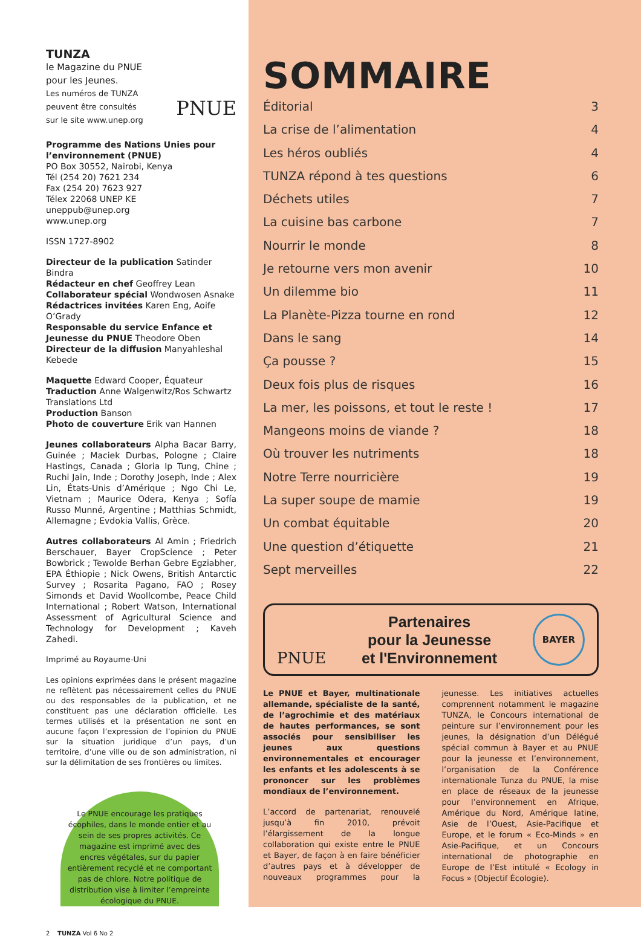TUNZA
le Magazine du PNUE
pour les Jeunes.
Les numéros de TUNZA
peuvent être consultés
sur le site www.unep.org
PNUE
Programme des Nations Unies pour l’environnement (PNUE)
PO Box 30552, Nairobi, Kenya
Tél (254 20) 7621 234
Fax (254 20) 7623 927
Télex 22068 UNEP KE
uneppub@unep.org
www.unep.org
ISSN 1727-8902
Directeur de la publication Satinder Bindra
Rédacteur en chef Geoffrey Lean
Collaborateur spécial Wondwosen Asnake
Rédactrices invitées Karen Eng, Aoife O’Grady
Responsable du service Enfance et Jeunesse du PNUE Theodore Oben
Directeur de la diffusion Manyahleshal Kebede
Maquette Edward Cooper, Équateur
Traduction Anne Walgenwitz/Ros Schwartz Translations Ltd
Production Banson
Photo de couverture Erik van Hannen
Jeunes collaborateurs Alpha Bacar Barry, Guinée ; Maciek Durbas, Pologne ; Claire Hastings, Canada ; Gloria Ip Tung, Chine ; Ruchi Jain, Inde ; Dorothy Joseph, Inde ; Alex Lin, États-Unis d’Amérique ; Ngo Chi Le, Vietnam ; Maurice Odera, Kenya ; Sofía Russo Munné, Argentine ; Matthias Schmidt, Allemagne ; Evdokia Vallis, Grèce.
Autres collaborateurs Al Amin ; Friedrich Berschauer, Bayer CropScience ; Peter Bowbrick ; Tewolde Berhan Gebre Egziabher, EPA Éthiopie ; Nick Owens, British Antarctic Survey ; Rosarita Pagano, FAO ; Rosey Simonds et David Woollcombe, Peace Child International ; Robert Watson, International Assessment of Agricultural Science and Technology for Development ; Kaveh Zahedi.
Imprimé au Royaume-Uni
Les opinions exprimées dans le présent magazine ne reflètent pas nécessairement celles du PNUE ou des responsables de la publication, et ne constituent pas une déclaration officielle. Les termes utilisés et la présentation ne sont en aucune façon l’expression de l’opinion du PNUE sur la situation juridique d’un pays, d’un territoire, d’une ville ou de son administration, ni sur la délimitation de ses frontières ou limites.
Le PNUE encourage les pratiques écophiles, dans le monde entier et au sein de ses propres activités. Ce magazine est imprimé avec des encres végétales, sur du papier entièrement recyclé et ne comportant pas de chlore. Notre politique de distribution vise à limiter l’empreinte écologique du PNUE.
2 TUNZA Vol 6 No 2
SOMMAIRE
Éditorial 3
La crise de l’alimentation 4
Les héros oubliés 4
TUNZA répond à tes questions 6
Déchets utiles 7
La cuisine bas carbone 7
Nourrir le monde 8
Je retourne vers mon avenir 10
Un dilemme bio 11
La Planète-Pizza tourne en rond 12
Dans le sang 14
Ça pousse ? 15
Deux fois plus de risques 16
La mer, les poissons, et tout le reste ! 17
Mangeons moins de viande ? 18
Où trouver les nutriments 18
Notre Terre nourricière 19
La super soupe de mamie 19
Un combat équitable 20
Une question d’étiquette 21
Sept merveilles 22
PNUE
Partenaires
pour la Jeunesse
et l'Environnement
BAYER
Le PNUE et Bayer, multinationale allemande, spécialiste de la santé, de l’agrochimie et des matériaux de hautes performances, se sont associés pour sensibiliser les jeunes aux questions environnementales et encourager les enfants et les adolescents à se prononcer sur les problèmes mondiaux de l’environnement.
L’accord de partenariat, renouvelé jusqu’à fin 2010, prévoit l’élargissement de la longue collaboration qui existe entre le PNUE et Bayer, de façon à en faire bénéficier d’autres pays et à développer de nouveaux programmes pour la jeunesse. Les initiatives actuelles comprennent notamment le magazine TUNZA, le Concours international de peinture sur l’environnement pour les jeunes, la désignation d’un Délégué spécial commun à Bayer et au PNUE pour la jeunesse et l’environnement, l’organisation de la Conférence internationale Tunza du PNUE, la mise en place de réseaux de la jeunesse pour l’environnement en Afrique, Amérique du Nord, Amérique latine, Asie de l’Ouest, Asie-Pacifique et Europe, et le forum « Eco-Minds » en Asie-Pacifique, et un Concours international de photographie en Europe de l’Est intitulé « Ecology in Focus » (Objectif Écologie).